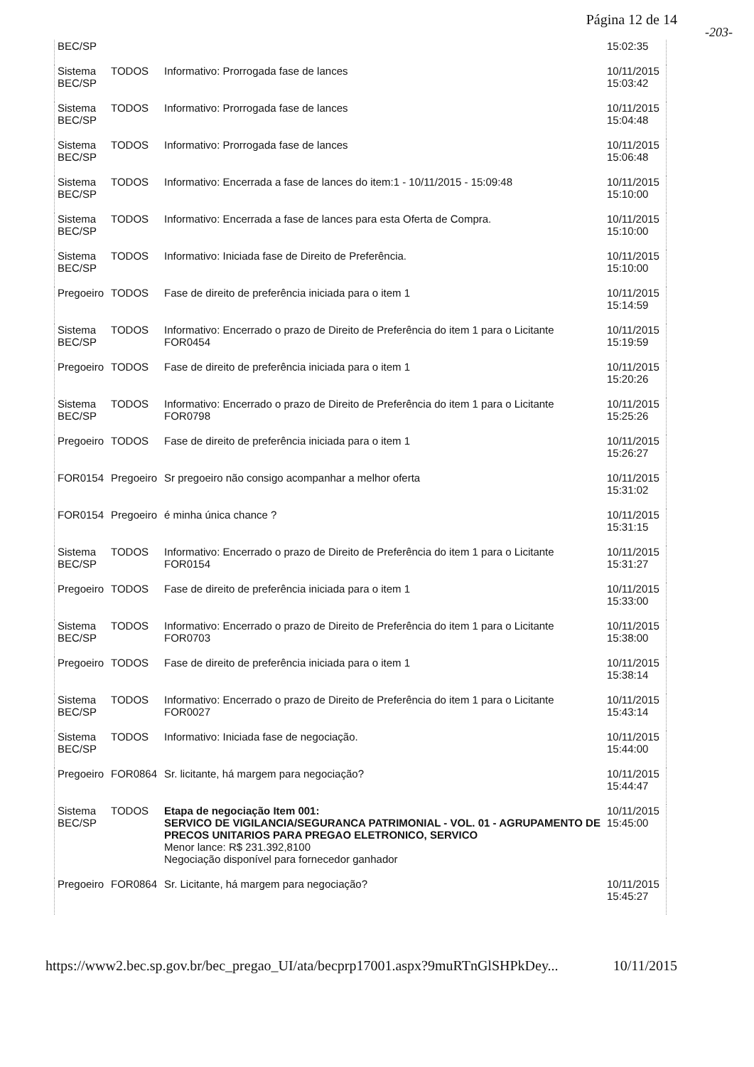Página 12 de 14
-203-
| BEC/SP | | | 15:02:35 |
| Sistema BEC/SP | TODOS | Informativo: Prorrogada fase de lances | 10/11/2015 15:03:42 |
| Sistema BEC/SP | TODOS | Informativo: Prorrogada fase de lances | 10/11/2015 15:04:48 |
| Sistema BEC/SP | TODOS | Informativo: Prorrogada fase de lances | 10/11/2015 15:06:48 |
| Sistema BEC/SP | TODOS | Informativo: Encerrada a fase de lances do item:1 - 10/11/2015 - 15:09:48 | 10/11/2015 15:10:00 |
| Sistema BEC/SP | TODOS | Informativo: Encerrada a fase de lances para esta Oferta de Compra. | 10/11/2015 15:10:00 |
| Sistema BEC/SP | TODOS | Informativo: Iniciada fase de Direito de Preferência. | 10/11/2015 15:10:00 |
| Pregoeiro | TODOS | Fase de direito de preferência iniciada para o item 1 | 10/11/2015 15:14:59 |
| Sistema BEC/SP | TODOS | Informativo: Encerrado o prazo de Direito de Preferência do item 1 para o Licitante FOR0454 | 10/11/2015 15:19:59 |
| Pregoeiro | TODOS | Fase de direito de preferência iniciada para o item 1 | 10/11/2015 15:20:26 |
| Sistema BEC/SP | TODOS | Informativo: Encerrado o prazo de Direito de Preferência do item 1 para o Licitante FOR0798 | 10/11/2015 15:25:26 |
| Pregoeiro | TODOS | Fase de direito de preferência iniciada para o item 1 | 10/11/2015 15:26:27 |
| FOR0154 | Pregoeiro | Sr pregoeiro não consigo acompanhar a melhor oferta | 10/11/2015 15:31:02 |
| FOR0154 | Pregoeiro | é minha única chance ? | 10/11/2015 15:31:15 |
| Sistema BEC/SP | TODOS | Informativo: Encerrado o prazo de Direito de Preferência do item 1 para o Licitante FOR0154 | 10/11/2015 15:31:27 |
| Pregoeiro | TODOS | Fase de direito de preferência iniciada para o item 1 | 10/11/2015 15:33:00 |
| Sistema BEC/SP | TODOS | Informativo: Encerrado o prazo de Direito de Preferência do item 1 para o Licitante FOR0703 | 10/11/2015 15:38:00 |
| Pregoeiro | TODOS | Fase de direito de preferência iniciada para o item 1 | 10/11/2015 15:38:14 |
| Sistema BEC/SP | TODOS | Informativo: Encerrado o prazo de Direito de Preferência do item 1 para o Licitante FOR0027 | 10/11/2015 15:43:14 |
| Sistema BEC/SP | TODOS | Informativo: Iniciada fase de negociação. | 10/11/2015 15:44:00 |
| Pregoeiro | FOR0864 | Sr. licitante, há margem para negociação? | 10/11/2015 15:44:47 |
| Sistema BEC/SP | TODOS | Etapa de negociação Item 001: SERVICO DE VIGILANCIA/SEGURANCA PATRIMONIAL - VOL. 01 - AGRUPAMENTO DE PRECOS UNITARIOS PARA PREGAO ELETRONICO, SERVICO Menor lance: R$ 231.392,8100 Negociação disponível para fornecedor ganhador | 10/11/2015 15:45:00 |
| Pregoeiro | FOR0864 | Sr. Licitante, há margem para negociação? | 10/11/2015 15:45:27 |
https://www2.bec.sp.gov.br/bec_pregao_UI/ata/becprp17001.aspx?9muRTnGlSHPkDey... 10/11/2015